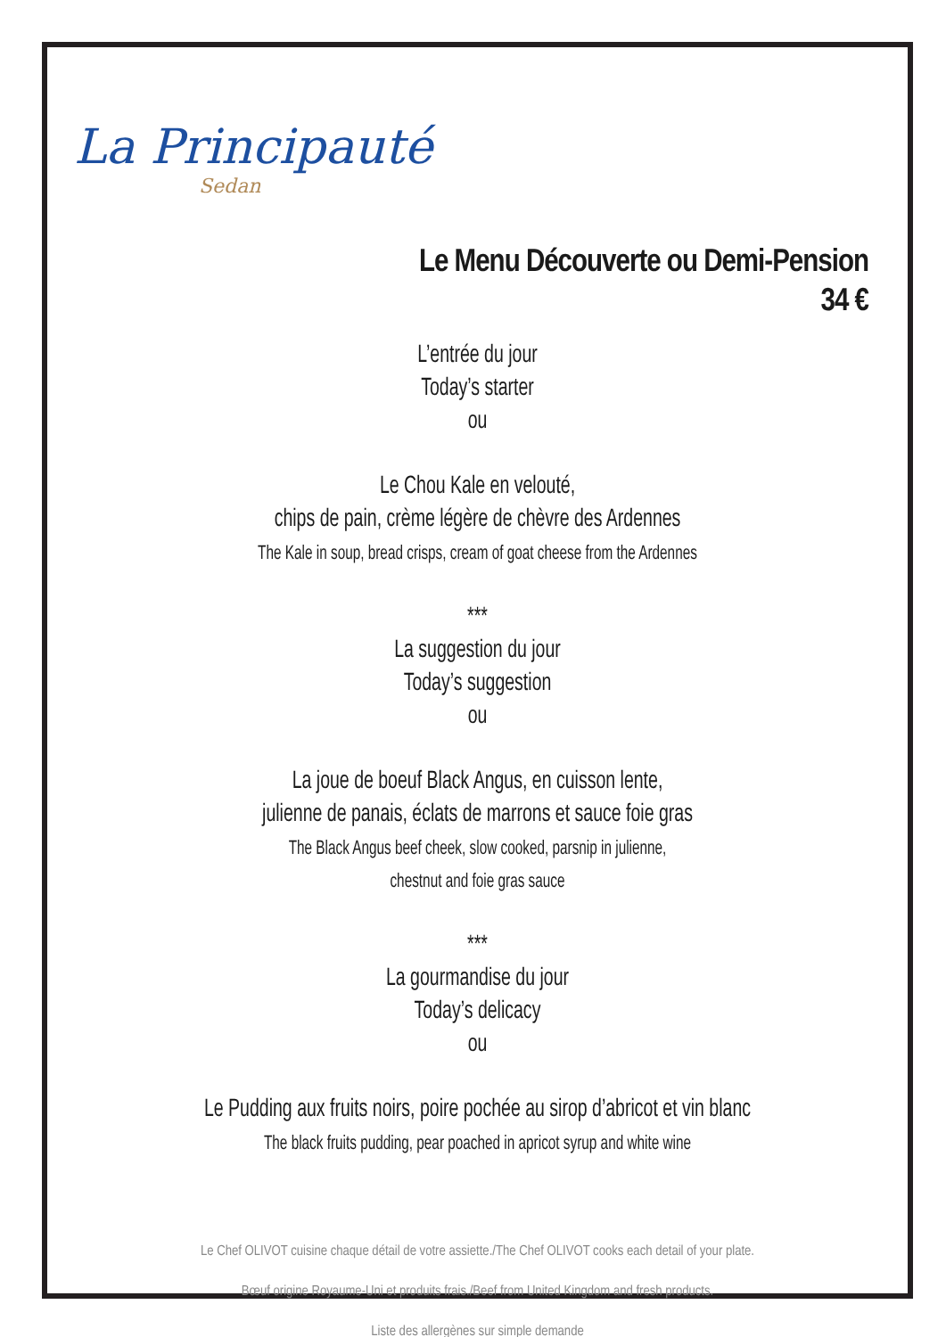La Principauté
Sedan
Le Menu Découverte ou Demi-Pension
34 €
L’entrée du jour
Today’s starter
ou
Le Chou Kale en velouté,
chips de pain, crème légère de chèvre des Ardennes
The Kale in soup, bread crisps, cream of goat cheese from the Ardennes
***
La suggestion du jour
Today’s suggestion
ou
La joue de boeuf Black Angus, en cuisson lente,
julienne de panais, éclats de marrons et sauce foie gras
The Black Angus beef cheek, slow cooked, parsnip in julienne,
chestnut and foie gras sauce
***
La gourmandise du jour
Today’s delicacy
ou
Le Pudding aux fruits noirs, poire pochée au sirop d’abricot et vin blanc
The black fruits pudding, pear poached in apricot syrup and white wine
Le Chef OLIVOT cuisine chaque détail de votre assiette./The Chef OLIVOT cooks each detail of your plate.
Bœuf origine Royaume-Uni et produits frais./Beef from United Kingdom and fresh products.
Liste des allergènes sur simple demande